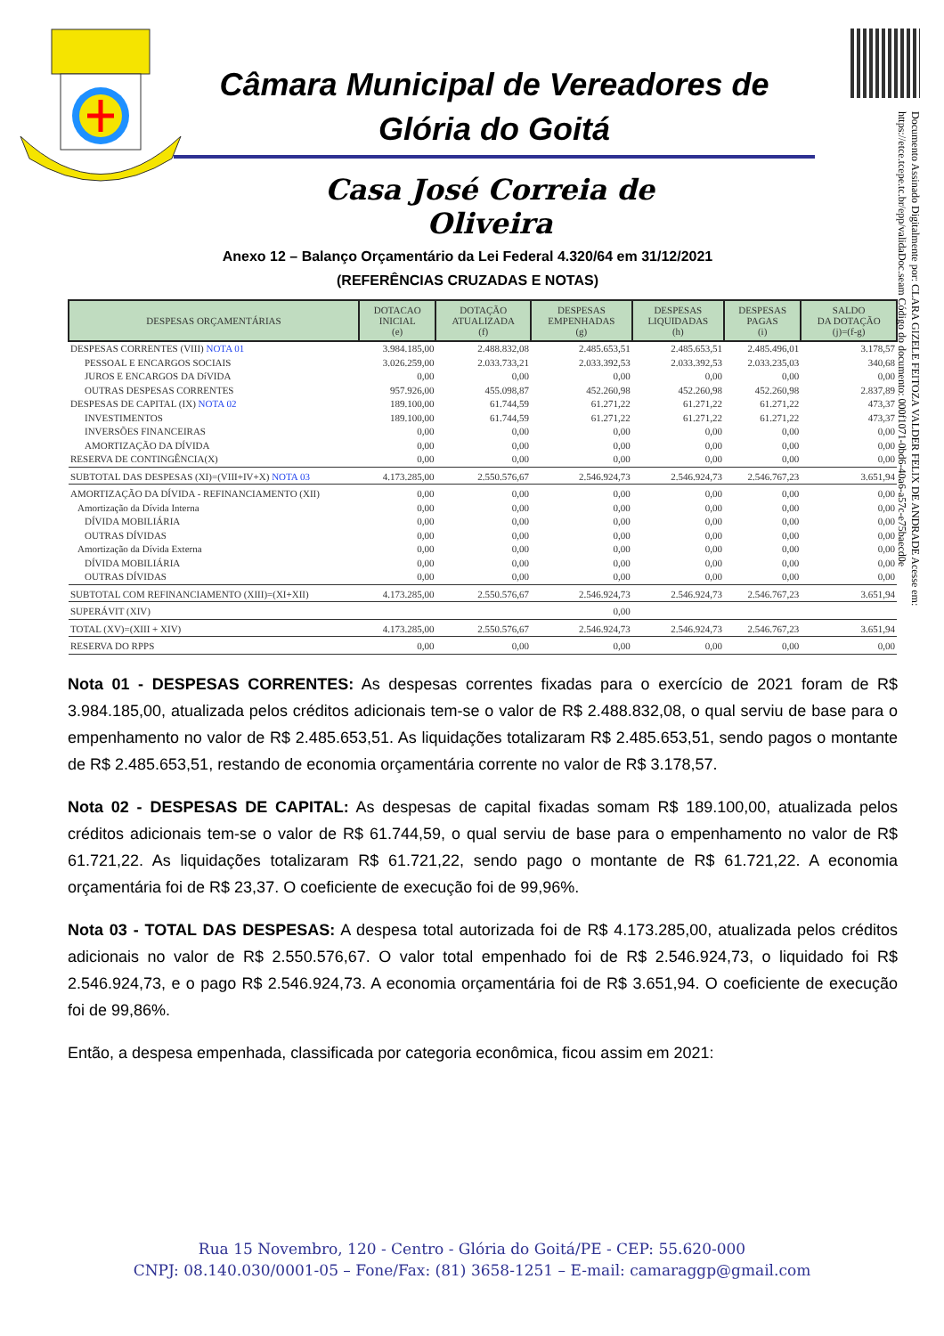Documento Assinado Digitalmente por: CLARA GIZELE FEITOZA VALDER FELIX DE ANDRADE Acesse em: https://etce.tcepe.tc.br/epp/validaDoc.seam Código do documento: 000f1071-0bd6-40a6-a57c-e75baecd0e
Câmara Municipal de Vereadores de
Glória do Goitá
Casa José Correia de Oliveira
Anexo 12 – Balanço Orçamentário da Lei Federal 4.320/64 em 31/12/2021
(REFERÊNCIAS CRUZADAS E NOTAS)
| DESPESAS ORÇAMENTÁRIAS | DOTACAO INICIAL (e) | DOTAÇÃO ATUALIZADA (f) | DESPESAS EMPENHADAS (g) | DESPESAS LIQUIDADAS (h) | DESPESAS PAGAS (i) | SALDO DA DOTAÇÃO (j)=(f-g) |
| --- | --- | --- | --- | --- | --- | --- |
| DESPESAS CORRENTES (VIII) NOTA 01 | 3.984.185,00 | 2.488.832,08 | 2.485.653,51 | 2.485.653,51 | 2.485.496,01 | 3.178,57 |
| PESSOAL E ENCARGOS SOCIAIS | 3.026.259,00 | 2.033.733,21 | 2.033.392,53 | 2.033.392,53 | 2.033.235,03 | 340,68 |
| JUROS E ENCARGOS DA DíVIDA | 0,00 | 0,00 | 0,00 | 0,00 | 0,00 | 0,00 |
| OUTRAS DESPESAS CORRENTES | 957.926,00 | 455.098,87 | 452.260,98 | 452.260,98 | 452.260,98 | 2.837,89 |
| DESPESAS DE CAPITAL (IX) NOTA 02 | 189.100,00 | 61.744,59 | 61.271,22 | 61.271,22 | 61.271,22 | 473,37 |
| INVESTIMENTOS | 189.100,00 | 61.744,59 | 61.271,22 | 61.271,22 | 61.271,22 | 473,37 |
| INVERSÕES FINANCEIRAS | 0,00 | 0,00 | 0,00 | 0,00 | 0,00 | 0,00 |
| AMORTIZAÇÃO DA DÍVIDA | 0,00 | 0,00 | 0,00 | 0,00 | 0,00 | 0,00 |
| RESERVA DE CONTINGÊNCIA(X) | 0,00 | 0,00 | 0,00 | 0,00 | 0,00 | 0,00 |
| SUBTOTAL DAS DESPESAS (XI)=(VIII+IV+X) NOTA 03 | 4.173.285,00 | 2.550.576,67 | 2.546.924,73 | 2.546.924,73 | 2.546.767,23 | 3.651,94 |
| AMORTIZAÇÃO DA DÍVIDA - REFINANCIAMENTO (XII) | 0,00 | 0,00 | 0,00 | 0,00 | 0,00 | 0,00 |
| Amortização da Dívida Interna | 0,00 | 0,00 | 0,00 | 0,00 | 0,00 | 0,00 |
| DÍVIDA MOBILIÁRIA | 0,00 | 0,00 | 0,00 | 0,00 | 0,00 | 0,00 |
| OUTRAS DÍVIDAS | 0,00 | 0,00 | 0,00 | 0,00 | 0,00 | 0,00 |
| Amortização da Dívida Externa | 0,00 | 0,00 | 0,00 | 0,00 | 0,00 | 0,00 |
| DÍVIDA MOBILIÁRIA | 0,00 | 0,00 | 0,00 | 0,00 | 0,00 | 0,00 |
| OUTRAS DÍVIDAS | 0,00 | 0,00 | 0,00 | 0,00 | 0,00 | 0,00 |
| SUBTOTAL COM REFINANCIAMENTO (XIII)=(XI+XII) | 4.173.285,00 | 2.550.576,67 | 2.546.924,73 | 2.546.924,73 | 2.546.767,23 | 3.651,94 |
| SUPERÁVIT (XIV) | | | 0,00 | | | |
| TOTAL (XV)=(XIII + XIV) | 4.173.285,00 | 2.550.576,67 | 2.546.924,73 | 2.546.924,73 | 2.546.767,23 | 3.651,94 |
| RESERVA DO RPPS | 0,00 | 0,00 | 0,00 | 0,00 | 0,00 | 0,00 |
Nota 01 - DESPESAS CORRENTES: As despesas correntes fixadas para o exercício de 2021 foram de R$ 3.984.185,00, atualizada pelos créditos adicionais tem-se o valor de R$ 2.488.832,08, o qual serviu de base para o empenhamento no valor de R$ 2.485.653,51. As liquidações totalizaram R$ 2.485.653,51, sendo pagos o montante de R$ 2.485.653,51, restando de economia orçamentária corrente no valor de R$ 3.178,57.
Nota 02 - DESPESAS DE CAPITAL: As despesas de capital fixadas somam R$ 189.100,00, atualizada pelos créditos adicionais tem-se o valor de R$ 61.744,59, o qual serviu de base para o empenhamento no valor de R$ 61.721,22. As liquidações totalizaram R$ 61.721,22, sendo pago o montante de R$ 61.721,22. A economia orçamentária foi de R$ 23,37. O coeficiente de execução foi de 99,96%.
Nota 03 - TOTAL DAS DESPESAS: A despesa total autorizada foi de R$ 4.173.285,00, atualizada pelos créditos adicionais no valor de R$ 2.550.576,67. O valor total empenhado foi de R$ 2.546.924,73, o liquidado foi R$ 2.546.924,73, e o pago R$ 2.546.924,73. A economia orçamentária foi de R$ 3.651,94. O coeficiente de execução foi de 99,86%.
Então, a despesa empenhada, classificada por categoria econômica, ficou assim em 2021:
Rua 15 Novembro, 120 - Centro - Glória do Goitá/PE - CEP: 55.620-000
CNPJ: 08.140.030/0001-05 – Fone/Fax: (81) 3658-1251 – E-mail: camaraggp@gmail.com